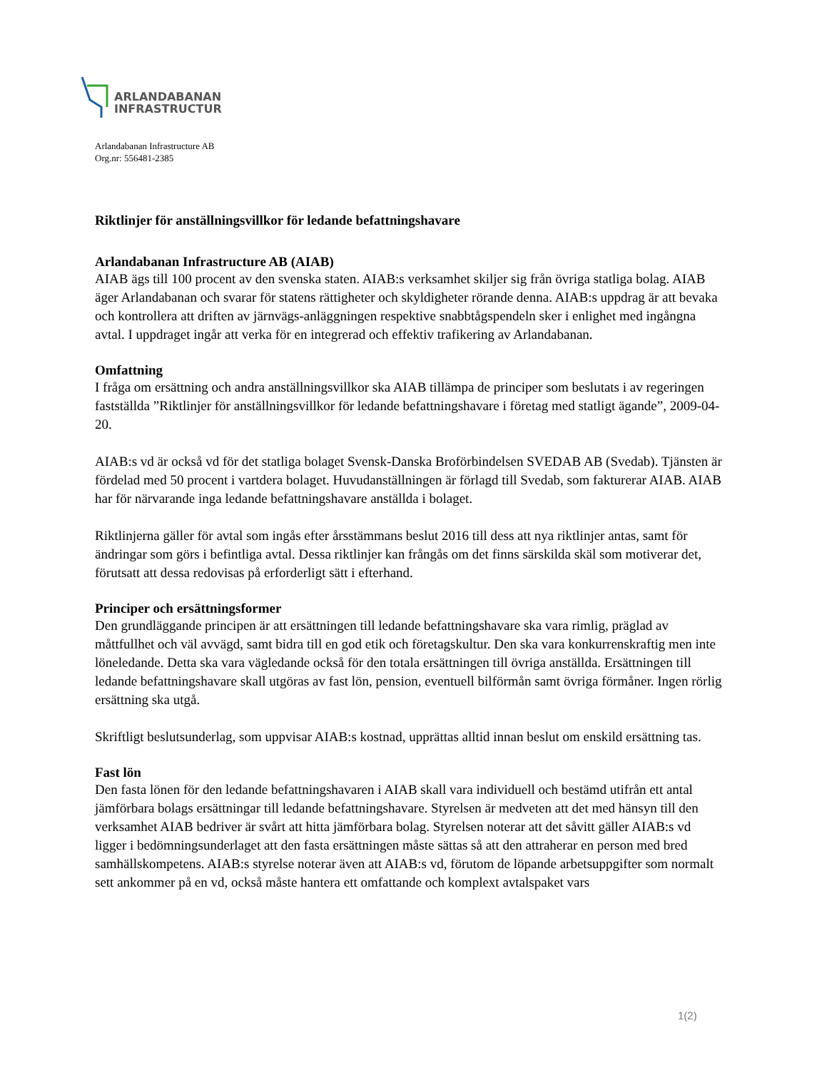ARLANDABANAN
INFRASTRUCTURE
Arlandabanan Infrastructure AB
Org.nr: 556481-2385
Riktlinjer för anställningsvillkor för ledande befattningshavare
Arlandabanan Infrastructure AB (AIAB)
AIAB ägs till 100 procent av den svenska staten. AIAB:s verksamhet skiljer sig från övriga statliga bolag. AIAB äger Arlandabanan och svarar för statens rättigheter och skyldigheter rörande denna. AIAB:s uppdrag är att bevaka och kontrollera att driften av järnvägs-anläggningen respektive snabbtågspendeln sker i enlighet med ingångna avtal. I uppdraget ingår att verka för en integrerad och effektiv trafikering av Arlandabanan.
Omfattning
I fråga om ersättning och andra anställningsvillkor ska AIAB tillämpa de principer som beslutats i av regeringen fastställda ”Riktlinjer för anställningsvillkor för ledande befattningshavare i företag med statligt ägande”, 2009-04-20.
AIAB:s vd är också vd för det statliga bolaget Svensk-Danska Broförbindelsen SVEDAB AB (Svedab). Tjänsten är fördelad med 50 procent i vartdera bolaget. Huvudanställningen är förlagd till Svedab, som fakturerar AIAB. AIAB har för närvarande inga ledande befattningshavare anställda i bolaget.
Riktlinjerna gäller för avtal som ingås efter årsstämmans beslut 2016 till dess att nya riktlinjer antas, samt för ändringar som görs i befintliga avtal. Dessa riktlinjer kan frångås om det finns särskilda skäl som motiverar det, förutsatt att dessa redovisas på erforderligt sätt i efterhand.
Principer och ersättningsformer
Den grundläggande principen är att ersättningen till ledande befattningshavare ska vara rimlig, präglad av måttfullhet och väl avvägd, samt bidra till en god etik och företagskultur. Den ska vara konkurrenskraftig men inte löneledande. Detta ska vara vägledande också för den totala ersättningen till övriga anställda. Ersättningen till ledande befattningshavare skall utgöras av fast lön, pension, eventuell bilförmån samt övriga förmåner. Ingen rörlig ersättning ska utgå.
Skriftligt beslutsunderlag, som uppvisar AIAB:s kostnad, upprättas alltid innan beslut om enskild ersättning tas.
Fast lön
Den fasta lönen för den ledande befattningshavaren i AIAB skall vara individuell och bestämd utifrån ett antal jämförbara bolags ersättningar till ledande befattningshavare. Styrelsen är medveten att det med hänsyn till den verksamhet AIAB bedriver är svårt att hitta jämförbara bolag. Styrelsen noterar att det såvitt gäller AIAB:s vd ligger i bedömningsunderlaget att den fasta ersättningen måste sättas så att den attraherar en person med bred samhällskompetens. AIAB:s styrelse noterar även att AIAB:s vd, förutom de löpande arbetsuppgifter som normalt sett ankommer på en vd, också måste hantera ett omfattande och komplext avtalspaket vars
1(2)